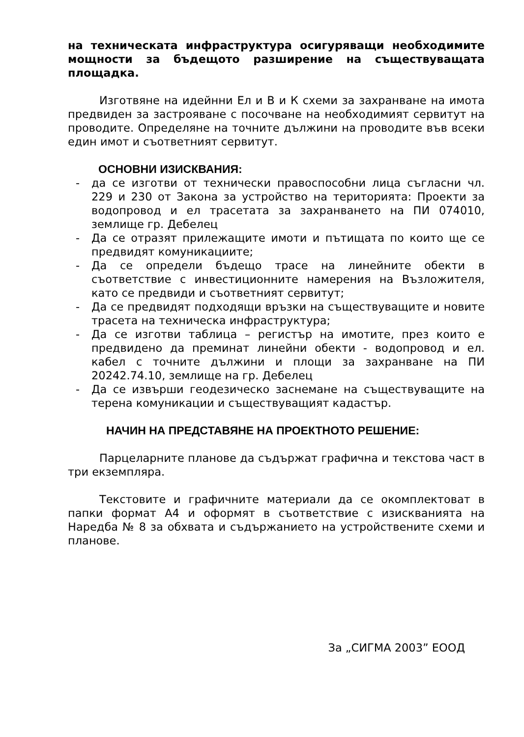на техническата инфраструктура осигуряващи необходимите мощности за бъдещото разширение на съществуващата площадка.
Изготвяне на идейнни Ел и В и К схеми за захранване на имота предвиден за застрояване с посочване на необходимият сервитут на проводите. Определяне на точните дължини на проводите във всеки един имот и съответният сервитут.
ОСНОВНИ ИЗИСКВАНИЯ:
- да се изготви от технически правоспособни лица съгласни чл. 229 и 230 от Закона за устройство на територията: Проекти за водопровод и ел трасетата за захранването на ПИ 074010, землище гр. Дебелец
- Да се отразят прилежащите имоти и пътищата по които ще се предвидят комуникациите;
- Да се определи бъдещо трасе на линейните обекти в съответствие с инвестиционните намерения на Възложителя, като се предвиди и съответният сервитут;
- Да се предвидят подходящи връзки на съществуващите и новите трасета на техническа инфраструктура;
- Да се изготви таблица – регистър на имотите, през които е предвидено да преминат линейни обекти - водопровод и ел. кабел с точните дължини и площи за захранване на ПИ 20242.74.10, землище на гр. Дебелец
- Да се извърши геодезическо заснемане на съществуващите на терена комуникации и съществуващият кадастър.
НАЧИН НА ПРЕДСТАВЯНЕ НА ПРОЕКТНОТО РЕШЕНИЕ:
Парцеларните планове да съдържат графична и текстова част в три екземпляра.
Текстовите и графичните материали да се окомплектоват в папки формат А4 и оформят в съответствие с изискванията на Наредба № 8 за обхвата и съдържанието на устройствените схеми и планове.
За „СИГМА 2003” ЕООД